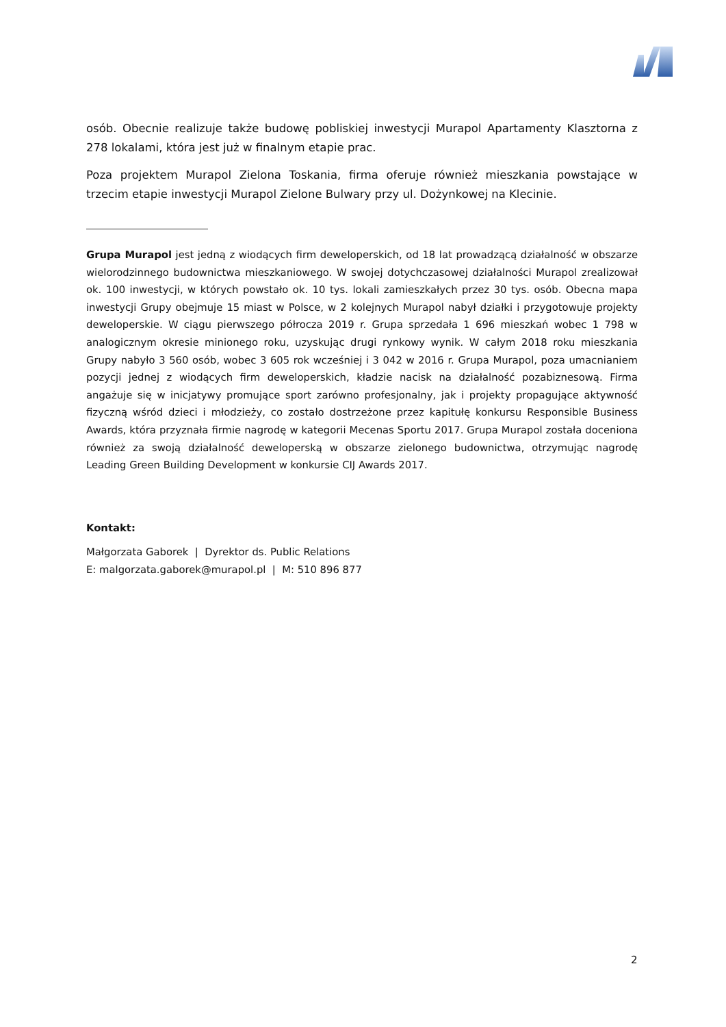osób. Obecnie realizuje także budowę pobliskiej inwestycji Murapol Apartamenty Klasztorna z 278 lokalami, która jest już w finalnym etapie prac.
Poza projektem Murapol Zielona Toskania, firma oferuje również mieszkania powstające w trzecim etapie inwestycji Murapol Zielone Bulwary przy ul. Dożynkowej na Klecinie.
Grupa Murapol jest jedną z wiodących firm deweloperskich, od 18 lat prowadzącą działalność w obszarze wielorodzinnego budownictwa mieszkaniowego. W swojej dotychczasowej działalności Murapol zrealizował ok. 100 inwestycji, w których powstało ok. 10 tys. lokali zamieszkałych przez 30 tys. osób. Obecna mapa inwestycji Grupy obejmuje 15 miast w Polsce, w 2 kolejnych Murapol nabył działki i przygotowuje projekty deweloperskie. W ciągu pierwszego półrocza 2019 r. Grupa sprzedała 1 696 mieszkań wobec 1 798 w analogicznym okresie minionego roku, uzyskując drugi rynkowy wynik. W całym 2018 roku mieszkania Grupy nabyło 3 560 osób, wobec 3 605 rok wcześniej i 3 042 w 2016 r. Grupa Murapol, poza umacnianiem pozycji jednej z wiodących firm deweloperskich, kładzie nacisk na działalność pozabiznesową. Firma angażuje się w inicjatywy promujące sport zarówno profesjonalny, jak i projekty propagujące aktywność fizyczną wśród dzieci i młodzieży, co zostało dostrzeżone przez kapitułę konkursu Responsible Business Awards, która przyznała firmie nagrodę w kategorii Mecenas Sportu 2017. Grupa Murapol została doceniona również za swoją działalność deweloperską w obszarze zielonego budownictwa, otrzymując nagrodę Leading Green Building Development w konkursie CIJ Awards 2017.
Kontakt:
Małgorzata Gaborek | Dyrektor ds. Public Relations
E: malgorzata.gaborek@murapol.pl | M: 510 896 877
2